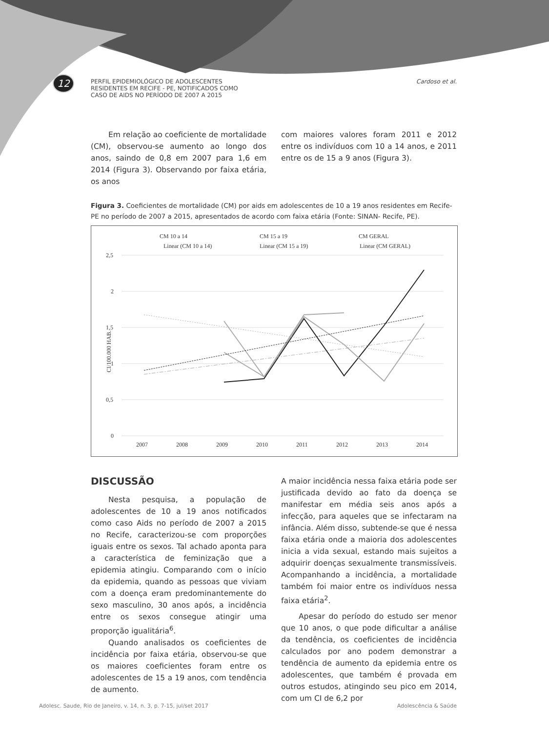12
PERFIL EPIDEMIOLÓGICO DE ADOLESCENTES
RESIDENTES EM RECIFE - PE, NOTIFICADOS COMO
CASO DE AIDS NO PERÍODO DE 2007 A 2015
Cardoso et al.
Em relação ao coeficiente de mortalidade (CM), observou-se aumento ao longo dos anos, saindo de 0,8 em 2007 para 1,6 em 2014 (Figura 3). Observando por faixa etária, os anos
com maiores valores foram 2011 e 2012 entre os indivíduos com 10 a 14 anos, e 2011 entre os de 15 a 9 anos (Figura 3).
Figura 3. Coeficientes de mortalidade (CM) por aids em adolescentes de 10 a 19 anos residentes em Recife-PE no período de 2007 a 2015, apresentados de acordo com faixa etária (Fonte: SINAN- Recife, PE).
CM 10 a 14
CM 15 a 19
CM GERAL
Linear (CM 10 a 14)
Linear (CM 15 a 19)
Linear (CM GERAL)
2,5
2
1,5
1
0,5
0
CI/100.000 HAB.
2007
2008
2009
2010
2011
2012
2013
2014
DISCUSSÃO
Nesta pesquisa, a população de adolescentes de 10 a 19 anos notificados como caso Aids no período de 2007 a 2015 no Recife, caracterizou-se com proporções iguais entre os sexos. Tal achado aponta para a característica de feminização que a epidemia atingiu. Comparando com o início da epidemia, quando as pessoas que viviam com a doença eram predominantemente do sexo masculino, 30 anos após, a incidência entre os sexos consegue atingir uma proporção igualitária<sup>6</sup>.
Quando analisados os coeficientes de incidência por faixa etária, observou-se que os maiores coeficientes foram entre os adolescentes de 15 a 19 anos, com tendência de aumento.
A maior incidência nessa faixa etária pode ser justificada devido ao fato da doença se manifestar em média seis anos após a infecção, para aqueles que se infectaram na infância. Além disso, subtende-se que é nessa faixa etária onde a maioria dos adolescentes inicia a vida sexual, estando mais sujeitos a adquirir doenças sexualmente transmissíveis. Acompanhando a incidência, a mortalidade também foi maior entre os indivíduos nessa faixa etária<sup>2</sup>.
Apesar do período do estudo ser menor que 10 anos, o que pode dificultar a análise da tendência, os coeficientes de incidência calculados por ano podem demonstrar a tendência de aumento da epidemia entre os adolescentes, que também é provada em outros estudos, atingindo seu pico em 2014, com um CI de 6,2 por
Adolesc. Saude, Rio de Janeiro, v. 14, n. 3, p. 7-15, jul/set 2017 Adolescência & Saúde